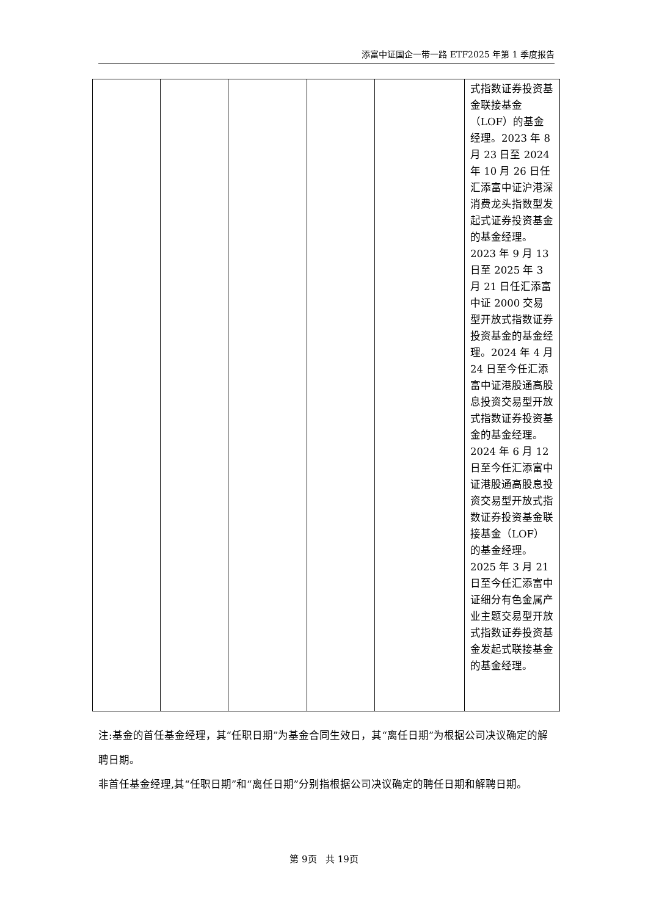添富中证国企一带一路 ETF2025 年第 1 季度报告
| | | | | | 式指数证券投资基金联接基金（LOF）的基金经理。2023 年 8 月 23 日至 2024 年 10 月 26 日任汇添富中证沪港深消费龙头指数型发起式证券投资基金的基金经理。2023 年 9 月 13 日至 2025 年 3 月 21 日任汇添富中证 2000 交易型开放式指数证券投资基金的基金经理。2024 年 4 月 24 日至今任汇添富中证港股通高股息投资交易型开放式指数证券投资基金的基金经理。2024 年 6 月 12 日至今任汇添富中证港股通高股息投资交易型开放式指数证券投资基金联接基金（LOF）的基金经理。2025 年 3 月 21 日至今任汇添富中证细分有色金属产业主题交易型开放式指数证券投资基金发起式联接基金的基金经理。 |
注:基金的首任基金经理，其“任职日期”为基金合同生效日，其“离任日期”为根据公司决议确定的解聘日期。
非首任基金经理,其“任职日期”和“离任日期”分别指根据公司决议确定的聘任日期和解聘日期。
第 9页 共 19页